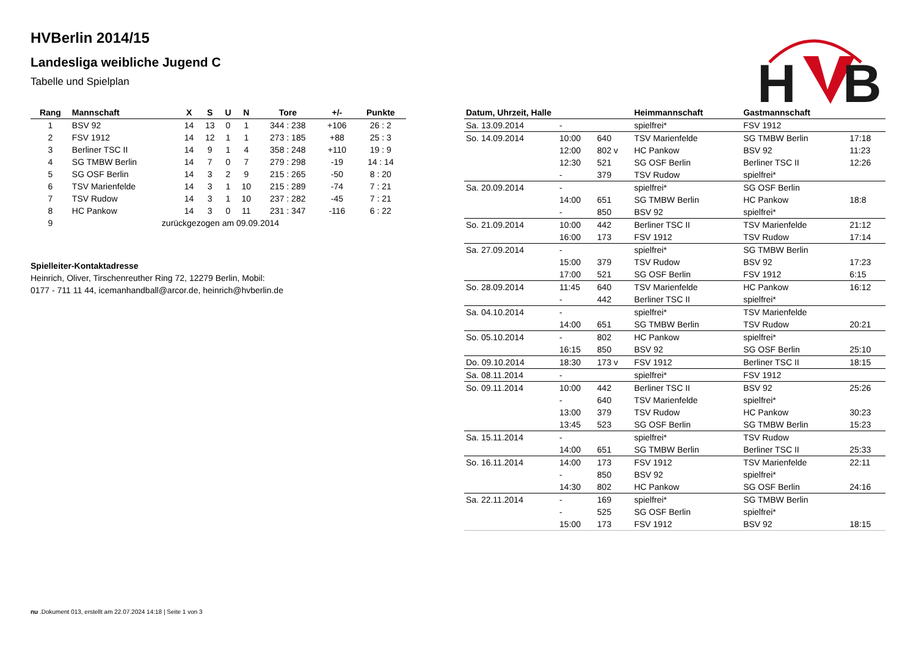H
B
HVBerlin 2014/15
Landesliga weibliche Jugend C
Tabelle und Spielplan
| Rang | Mannschaft | X | S | U | N | Tore | +/- | Punkte |
| --- | --- | --- | --- | --- | --- | --- | --- | --- |
| 1 | BSV 92 | 14 | 13 | 0 | 1 | 344 : 238 | +106 | 26 : 2 |
| 2 | FSV 1912 | 14 | 12 | 1 | 1 | 273 : 185 | +88 | 25 : 3 |
| 3 | Berliner TSC II | 14 | 9 | 1 | 4 | 358 : 248 | +110 | 19 : 9 |
| 4 | SG TMBW Berlin | 14 | 7 | 0 | 7 | 279 : 298 | -19 | 14 : 14 |
| 5 | SG OSF Berlin | 14 | 3 | 2 | 9 | 215 : 265 | -50 | 8 : 20 |
| 6 | TSV Marienfelde | 14 | 3 | 1 | 10 | 215 : 289 | -74 | 7 : 21 |
| 7 | TSV Rudow | 14 | 3 | 1 | 10 | 237 : 282 | -45 | 7 : 21 |
| 8 | HC Pankow | 14 | 3 | 0 | 11 | 231 : 347 | -116 | 6 : 22 |
| 9 | zurückgezogen am 09.09.2014 | | | | | | | |
Spielleiter-Kontaktadresse
Heinrich, Oliver, Tirschenreuther Ring 72, 12279 Berlin, Mobil: 0177 - 711 11 44, icemanhandball@arcor.de, heinrich@hvberlin.de
| Datum, Uhrzeit, Halle | | | Heimmannschaft | Gastmannschaft | |
| --- | --- | --- | --- | --- | --- |
| Sa. 13.09.2014 | - | | spielfrei* | FSV 1912 | |
| So. 14.09.2014 | 10:00 | 640 | TSV Marienfelde | SG TMBW Berlin | 17:18 |
| | 12:00 | 802 v | HC Pankow | BSV 92 | 11:23 |
| | 12:30 | 521 | SG OSF Berlin | Berliner TSC II | 12:26 |
| | - | 379 | TSV Rudow | spielfrei* | |
| Sa. 20.09.2014 | - | | spielfrei* | SG OSF Berlin | |
| | 14:00 | 651 | SG TMBW Berlin | HC Pankow | 18:8 |
| | - | 850 | BSV 92 | spielfrei* | |
| So. 21.09.2014 | 10:00 | 442 | Berliner TSC II | TSV Marienfelde | 21:12 |
| | 16:00 | 173 | FSV 1912 | TSV Rudow | 17:14 |
| Sa. 27.09.2014 | - | | spielfrei* | SG TMBW Berlin | |
| | 15:00 | 379 | TSV Rudow | BSV 92 | 17:23 |
| | 17:00 | 521 | SG OSF Berlin | FSV 1912 | 6:15 |
| So. 28.09.2014 | 11:45 | 640 | TSV Marienfelde | HC Pankow | 16:12 |
| | - | 442 | Berliner TSC II | spielfrei* | |
| Sa. 04.10.2014 | - | | spielfrei* | TSV Marienfelde | |
| | 14:00 | 651 | SG TMBW Berlin | TSV Rudow | 20:21 |
| So. 05.10.2014 | - | 802 | HC Pankow | spielfrei* | |
| | 16:15 | 850 | BSV 92 | SG OSF Berlin | 25:10 |
| Do. 09.10.2014 | 18:30 | 173 v | FSV 1912 | Berliner TSC II | 18:15 |
| Sa. 08.11.2014 | - | | spielfrei* | FSV 1912 | |
| So. 09.11.2014 | 10:00 | 442 | Berliner TSC II | BSV 92 | 25:26 |
| | - | 640 | TSV Marienfelde | spielfrei* | |
| | 13:00 | 379 | TSV Rudow | HC Pankow | 30:23 |
| | 13:45 | 523 | SG OSF Berlin | SG TMBW Berlin | 15:23 |
| Sa. 15.11.2014 | - | | spielfrei* | TSV Rudow | |
| | 14:00 | 651 | SG TMBW Berlin | Berliner TSC II | 25:33 |
| So. 16.11.2014 | 14:00 | 173 | FSV 1912 | TSV Marienfelde | 22:11 |
| | - | 850 | BSV 92 | spielfrei* | |
| | 14:30 | 802 | HC Pankow | SG OSF Berlin | 24:16 |
| Sa. 22.11.2014 | - | 169 | spielfrei* | SG TMBW Berlin | |
| | - | 525 | SG OSF Berlin | spielfrei* | |
| | 15:00 | 173 | FSV 1912 | BSV 92 | 18:15 |
nu .Dokument 013, erstellt am 22.07.2024 14:18 | Seite 1 von 3